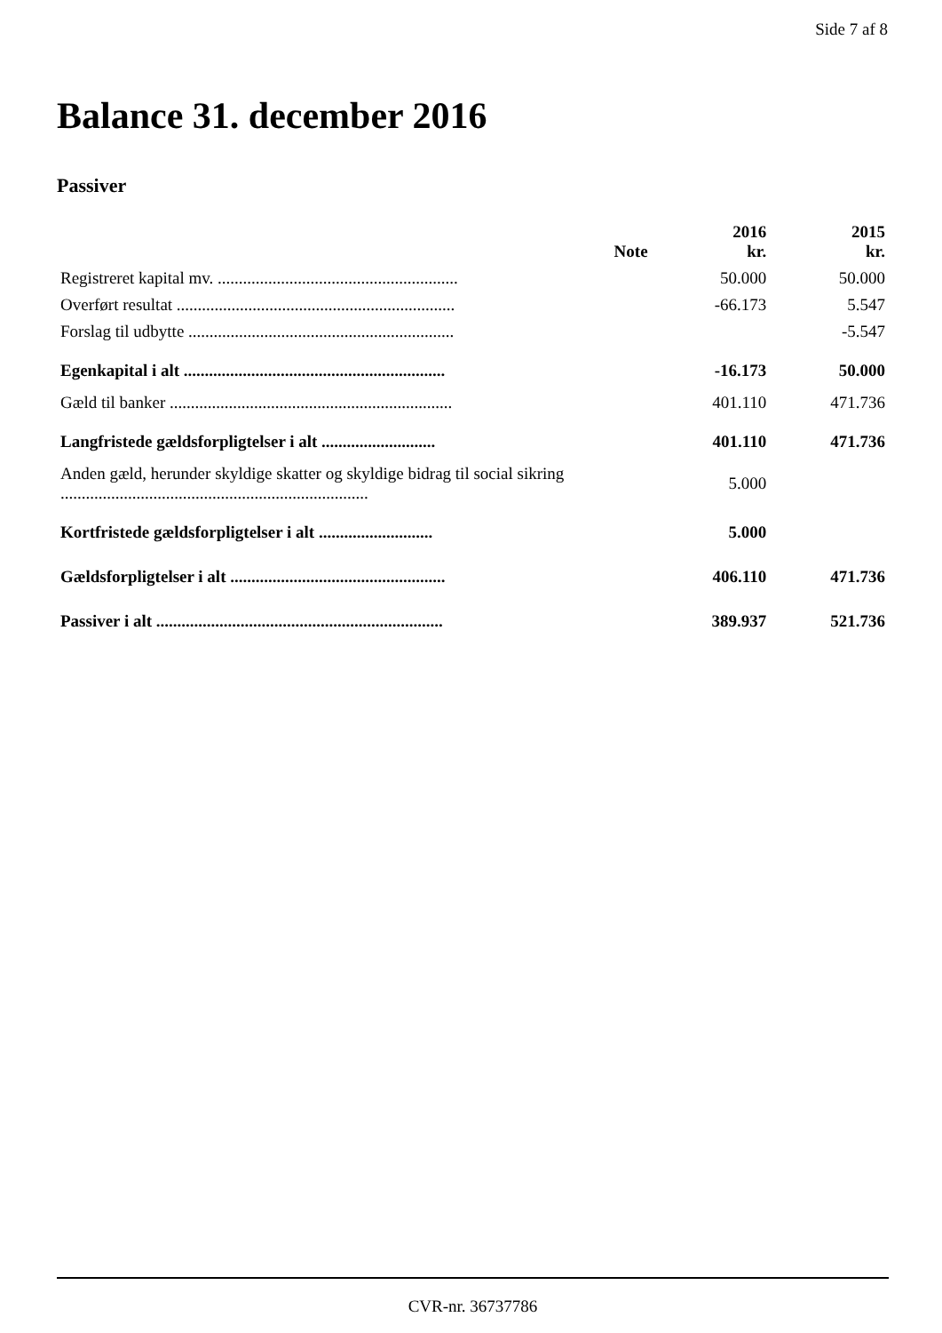Side 7 af 8
Balance 31. december 2016
Passiver
| | Note | 2016 kr. | 2015 kr. |
| --- | --- | --- | --- |
| Registreret kapital mv. ......................................................... | | 50.000 | 50.000 |
| Overført resultat .................................................................. | | -66.173 | 5.547 |
| Forslag til udbytte ............................................................... | | | -5.547 |
| Egenkapital i alt .............................................................. | | -16.173 | 50.000 |
| Gæld til banker ................................................................... | | 401.110 | 471.736 |
| Langfristede gældsforpligtelser i alt ........................... | | 401.110 | 471.736 |
| Anden gæld, herunder skyldige skatter og skyldige bidrag til social sikring ......................................................................... | | 5.000 | |
| Kortfristede gældsforpligtelser i alt ........................... | | 5.000 | |
| Gældsforpligtelser i alt ................................................... | | 406.110 | 471.736 |
| Passiver i alt .................................................................... | | 389.937 | 521.736 |
CVR-nr. 36737786